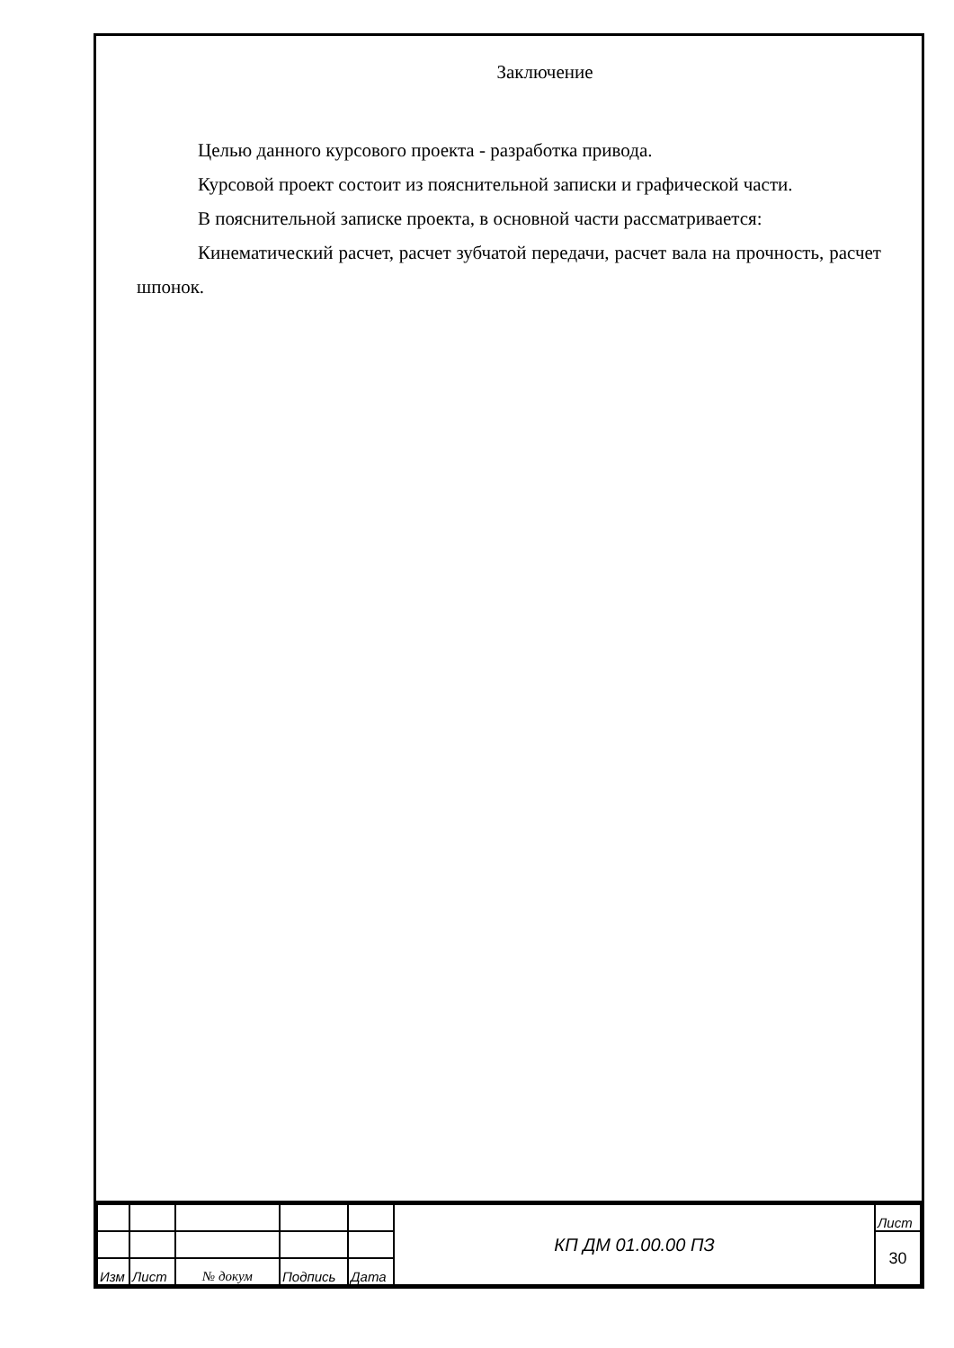Заключение
Целью данного курсового проекта - разработка привода.
Курсовой проект состоит из пояснительной записки и графической части.
В пояснительной записке проекта, в основной части рассматривается:
Кинематический расчет, расчет зубчатой передачи, расчет вала на прочность, расчет шпонок.
| | | | | | КП ДМ 01.00.00 ПЗ | Лист |
| | | | | | | 30 |
| Изм | Лист | № докум | Подпись | Дата | | |